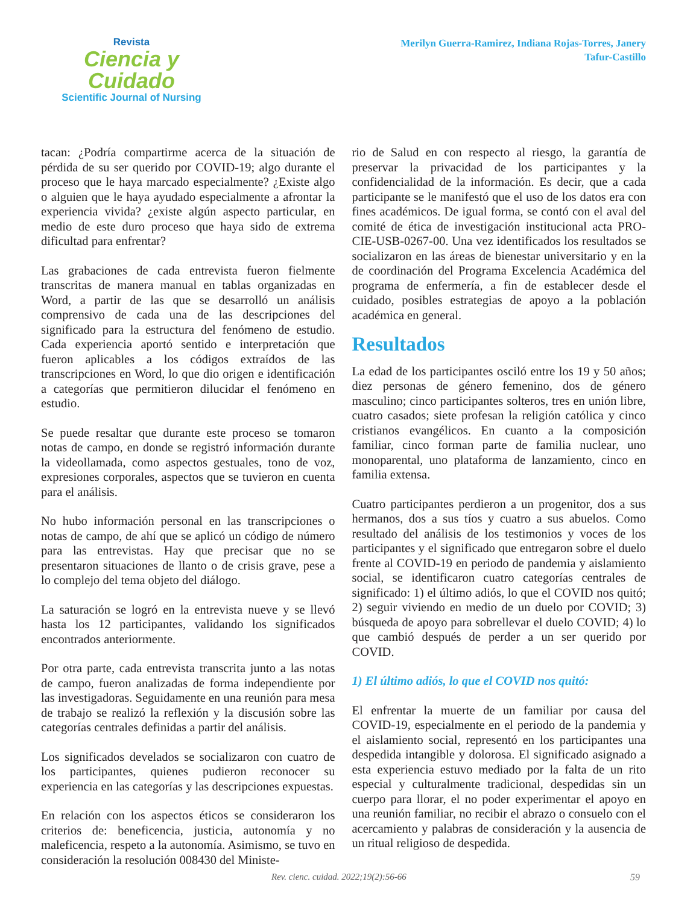Revista
Ciencia y Cuidado
Scientific Journal of Nursing
Merilyn Guerra-Ramirez, Indiana Rojas-Torres, Janery
Tafur-Castillo
tacan: ¿Podría compartirme acerca de la situación de pérdida de su ser querido por COVID-19; algo durante el proceso que le haya marcado especialmente? ¿Existe algo o alguien que le haya ayudado especialmente a afrontar la experiencia vivida? ¿existe algún aspecto particular, en medio de este duro proceso que haya sido de extrema dificultad para enfrentar?
Las grabaciones de cada entrevista fueron fielmente transcritas de manera manual en tablas organizadas en Word, a partir de las que se desarrolló un análisis comprensivo de cada una de las descripciones del significado para la estructura del fenómeno de estudio. Cada experiencia aportó sentido e interpretación que fueron aplicables a los códigos extraídos de las transcripciones en Word, lo que dio origen e identificación a categorías que permitieron dilucidar el fenómeno en estudio.
Se puede resaltar que durante este proceso se tomaron notas de campo, en donde se registró información durante la videollamada, como aspectos gestuales, tono de voz, expresiones corporales, aspectos que se tuvieron en cuenta para el análisis.
No hubo información personal en las transcripciones o notas de campo, de ahí que se aplicó un código de número para las entrevistas. Hay que precisar que no se presentaron situaciones de llanto o de crisis grave, pese a lo complejo del tema objeto del diálogo.
La saturación se logró en la entrevista nueve y se llevó hasta los 12 participantes, validando los significados encontrados anteriormente.
Por otra parte, cada entrevista transcrita junto a las notas de campo, fueron analizadas de forma independiente por las investigadoras. Seguidamente en una reunión para mesa de trabajo se realizó la reflexión y la discusión sobre las categorías centrales definidas a partir del análisis.
Los significados develados se socializaron con cuatro de los participantes, quienes pudieron reconocer su experiencia en las categorías y las descripciones expuestas.
En relación con los aspectos éticos se consideraron los criterios de: beneficencia, justicia, autonomía y no maleficencia, respeto a la autonomía. Asimismo, se tuvo en consideración la resolución 008430 del Ministe-
rio de Salud en con respecto al riesgo, la garantía de preservar la privacidad de los participantes y la confidencialidad de la información. Es decir, que a cada participante se le manifestó que el uso de los datos era con fines académicos. De igual forma, se contó con el aval del comité de ética de investigación institucional acta PRO-CIE-USB-0267-00. Una vez identificados los resultados se socializaron en las áreas de bienestar universitario y en la de coordinación del Programa Excelencia Académica del programa de enfermería, a fin de establecer desde el cuidado, posibles estrategias de apoyo a la población académica en general.
Resultados
La edad de los participantes osciló entre los 19 y 50 años; diez personas de género femenino, dos de género masculino; cinco participantes solteros, tres en unión libre, cuatro casados; siete profesan la religión católica y cinco cristianos evangélicos. En cuanto a la composición familiar, cinco forman parte de familia nuclear, uno monoparental, uno plataforma de lanzamiento, cinco en familia extensa.
Cuatro participantes perdieron a un progenitor, dos a sus hermanos, dos a sus tíos y cuatro a sus abuelos. Como resultado del análisis de los testimonios y voces de los participantes y el significado que entregaron sobre el duelo frente al COVID-19 en periodo de pandemia y aislamiento social, se identificaron cuatro categorías centrales de significado: 1) el último adiós, lo que el COVID nos quitó; 2) seguir viviendo en medio de un duelo por COVID; 3) búsqueda de apoyo para sobrellevar el duelo COVID; 4) lo que cambió después de perder a un ser querido por COVID.
1) El último adiós, lo que el COVID nos quitó:
El enfrentar la muerte de un familiar por causa del COVID-19, especialmente en el periodo de la pandemia y el aislamiento social, representó en los participantes una despedida intangible y dolorosa. El significado asignado a esta experiencia estuvo mediado por la falta de un rito especial y culturalmente tradicional, despedidas sin un cuerpo para llorar, el no poder experimentar el apoyo en una reunión familiar, no recibir el abrazo o consuelo con el acercamiento y palabras de consideración y la ausencia de un ritual religioso de despedida.
Rev. cienc. cuidad. 2022;19(2):56-66 59